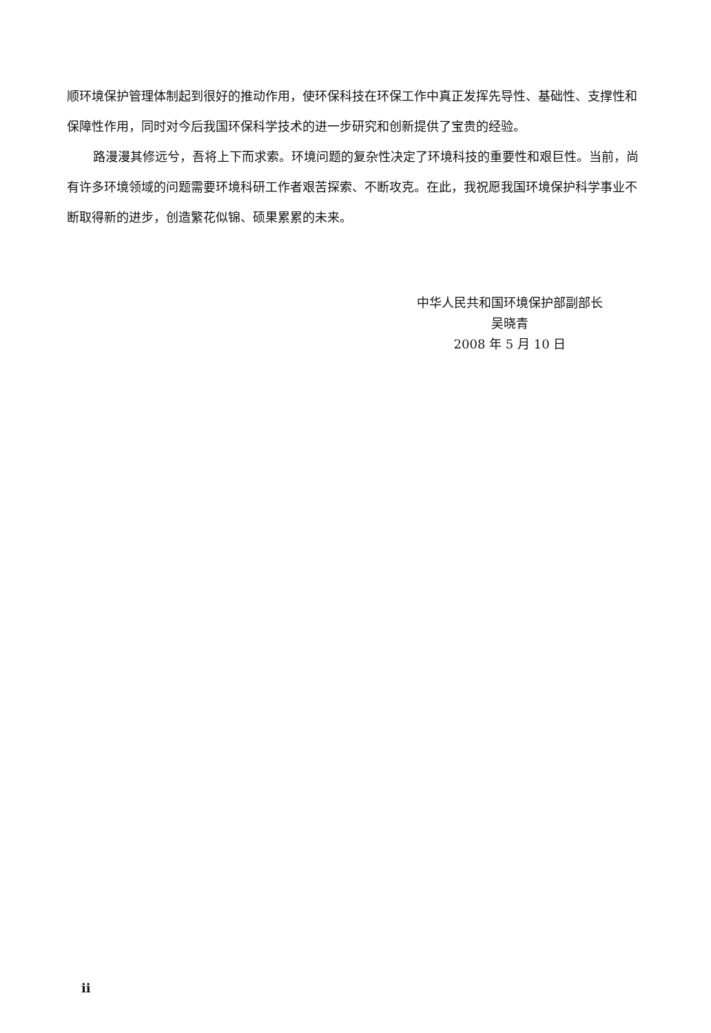顺环境保护管理体制起到很好的推动作用，使环保科技在环保工作中真正发挥先导性、基础性、支撑性和保障性作用，同时对今后我国环保科学技术的进一步研究和创新提供了宝贵的经验。
路漫漫其修远兮，吾将上下而求索。环境问题的复杂性决定了环境科技的重要性和艰巨性。当前，尚有许多环境领域的问题需要环境科研工作者艰苦探索、不断攻克。在此，我祝愿我国环境保护科学事业不断取得新的进步，创造繁花似锦、硕果累累的未来。
中华人民共和国环境保护部副部长
吴晓青
2008 年 5 月 10 日
ii